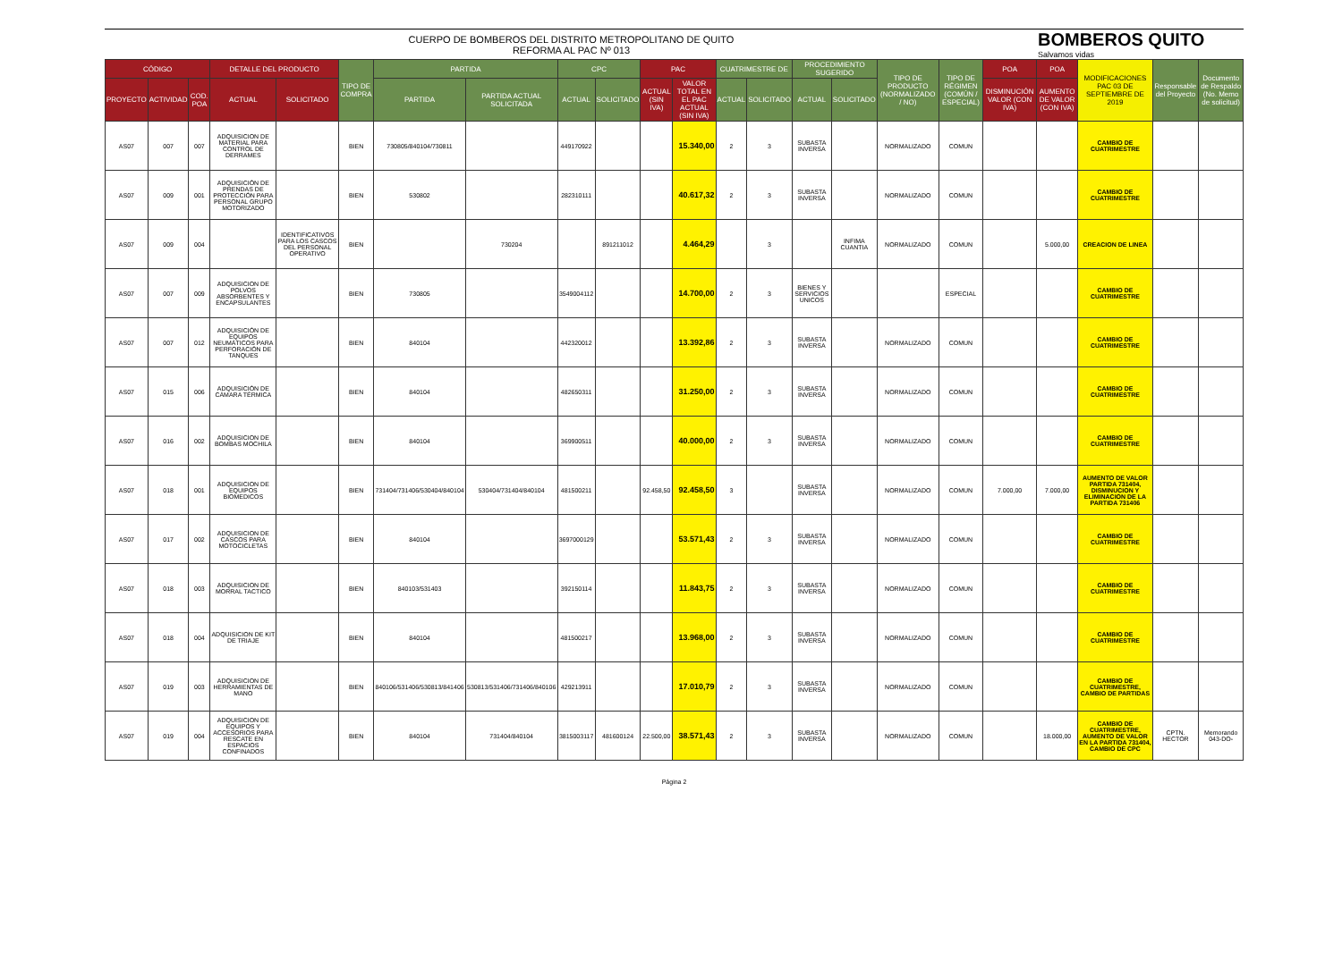CUERPO DE BOMBEROS DEL DISTRITO METROPOLITANO DE QUITO
REFORMA AL PAC Nº 013
BOMBEROS QUITO
Salvamos vidas
| CÓDIGO | | | DETALLE DEL PRODUCTO | | TIPO DE COMPRA | PARTIDA | | CPC | | PAC | | CUATRIMESTRE DE | | PROCEDIMIENTO SUGERIDO | | TIPO DE PRODUCTO (NORMALIZADO / NO) | TIPO DE RÉGIMEN (COMÚN / ESPECIAL) | POA | POA | MODIFICACIONES PAC 03 DE SEPTIEMBRE DE 2019 | Responsable del Proyecto | Documento de Respaldo (No. Memo de solicitud) |
| --- | --- | --- | --- | --- | --- | --- | --- | --- | --- | --- | --- | --- | --- | --- | --- | --- | --- | --- | --- | --- | --- | --- |
| PROYECTO | ACTIVIDAD | COD. POA | ACTUAL | SOLICITADO | | PARTIDA | PARTIDA ACTUAL SOLICITADA | ACTUAL | SOLICITADO | ACTUAL (SIN IVA) | VALOR TOTAL EN EL PAC ACTUAL (SIN IVA) | ACTUAL | SOLICITADO | ACTUAL | SOLICITADO | | | DISMINUCIÓN VALOR (CON IVA) | AUMENTO DE VALOR (CON IVA) | | | |
| AS07 | 007 | 007 | ADQUISICION DE MATERIAL PARA CONTROL DE DERRAMES | | BIEN | 730805/840104/730811 | | 449170922 | | | 15.340,00 | 2 | 3 | SUBASTA INVERSA | | NORMALIZADO | COMUN | | | CAMBIO DE CUATRIMESTRE | | |
| AS07 | 009 | 001 | ADQUISICIÓN DE PRENDAS DE PROTECCIÓN PARA PERSONAL GRUPO MOTORIZADO | | BIEN | 530802 | | 282310111 | | | 40.617,32 | 2 | 3 | SUBASTA INVERSA | | NORMALIZADO | COMUN | | | CAMBIO DE CUATRIMESTRE | | |
| AS07 | 009 | 004 | | IDENTIFICATIVOS PARA LOS CASCOS DEL PERSONAL OPERATIVO | BIEN | | 730204 | | 891211012 | | 4.464,29 | | 3 | | INFIMA CUANTIA | NORMALIZADO | COMUN | | 5.000,00 | CREACION DE LINEA | | |
| AS07 | 007 | 009 | ADQUISICION DE POLVOS ABSORBENTES Y ENCAPSULANTES | | BIEN | 730805 | | 3549004112 | | | 14.700,00 | 2 | 3 | BIENES Y SERVICIOS UNICOS | | | ESPECIAL | | | CAMBIO DE CUATRIMESTRE | | |
| AS07 | 007 | 012 | ADQUISICIÓN DE EQUIPOS NEUMÁTICOS PARA PERFORACIÓN DE TANQUES | | BIEN | 840104 | | 442320012 | | | 13.392,86 | 2 | 3 | SUBASTA INVERSA | | NORMALIZADO | COMUN | | | CAMBIO DE CUATRIMESTRE | | |
| AS07 | 015 | 006 | ADQUISICIÓN DE CÁMARA TÉRMICA | | BIEN | 840104 | | 482650311 | | | 31.250,00 | 2 | 3 | SUBASTA INVERSA | | NORMALIZADO | COMUN | | | CAMBIO DE CUATRIMESTRE | | |
| AS07 | 016 | 002 | ADQUISICION DE BOMBAS MOCHILA | | BIEN | 840104 | | 369900511 | | | 40.000,00 | 2 | 3 | SUBASTA INVERSA | | NORMALIZADO | COMUN | | | CAMBIO DE CUATRIMESTRE | | |
| AS07 | 018 | 001 | ADQUISICION DE EQUIPOS BIOMEDICOS | | BIEN | 731404/731406/530404/840104 | 530404/731404/840104 | 481500211 | | 92.458,50 | 92.458,50 | 3 | | SUBASTA INVERSA | | NORMALIZADO | COMUN | 7.000,00 | 7.000,00 | AUMENTO DE VALOR PARTIDA 731404, DISMINUCION Y ELIMINACION DE LA PARTIDA 731406 | | |
| AS07 | 017 | 002 | ADQUISICION DE CASCOS PARA MOTOCICLETAS | | BIEN | 840104 | | 3697000129 | | | 53.571,43 | 2 | 3 | SUBASTA INVERSA | | NORMALIZADO | COMUN | | | CAMBIO DE CUATRIMESTRE | | |
| AS07 | 018 | 003 | ADQUISICION DE MORRAL TACTICO | | BIEN | 840103/531403 | | 392150114 | | | 11.843,75 | 2 | 3 | SUBASTA INVERSA | | NORMALIZADO | COMUN | | | CAMBIO DE CUATRIMESTRE | | |
| AS07 | 018 | 004 | ADQUISICION DE KIT DE TRIAJE | | BIEN | 840104 | | 481500217 | | | 13.968,00 | 2 | 3 | SUBASTA INVERSA | | NORMALIZADO | COMUN | | | CAMBIO DE CUATRIMESTRE | | |
| AS07 | 019 | 003 | ADQUISICION DE HERRAMIENTAS DE MANO | | BIEN | 840106/531406/530813/841406 | 530813/531406/731406/840106 | 429213911 | | | 17.010,79 | 2 | 3 | SUBASTA INVERSA | | NORMALIZADO | COMUN | | | CAMBIO DE CUATRIMESTRE, CAMBIO DE PARTIDAS | | |
| AS07 | 019 | 004 | ADQUISICION DE EQUIPOS Y ACCESORIOS PARA RESCATE EN ESPACIOS CONFINADOS | | BIEN | 840104 | 731404/840104 | 3815003117 | 481600124 | 22.500,00 | 38.571,43 | 2 | 3 | SUBASTA INVERSA | | NORMALIZADO | COMUN | | 18.000,00 | CAMBIO DE CUATRIMESTRE, AUMENTO DE VALOR EN LA PARTIDA 731404, CAMBIO DE CPC | CPTN. HECTOR | Memorando 043-DO- |
Página 2